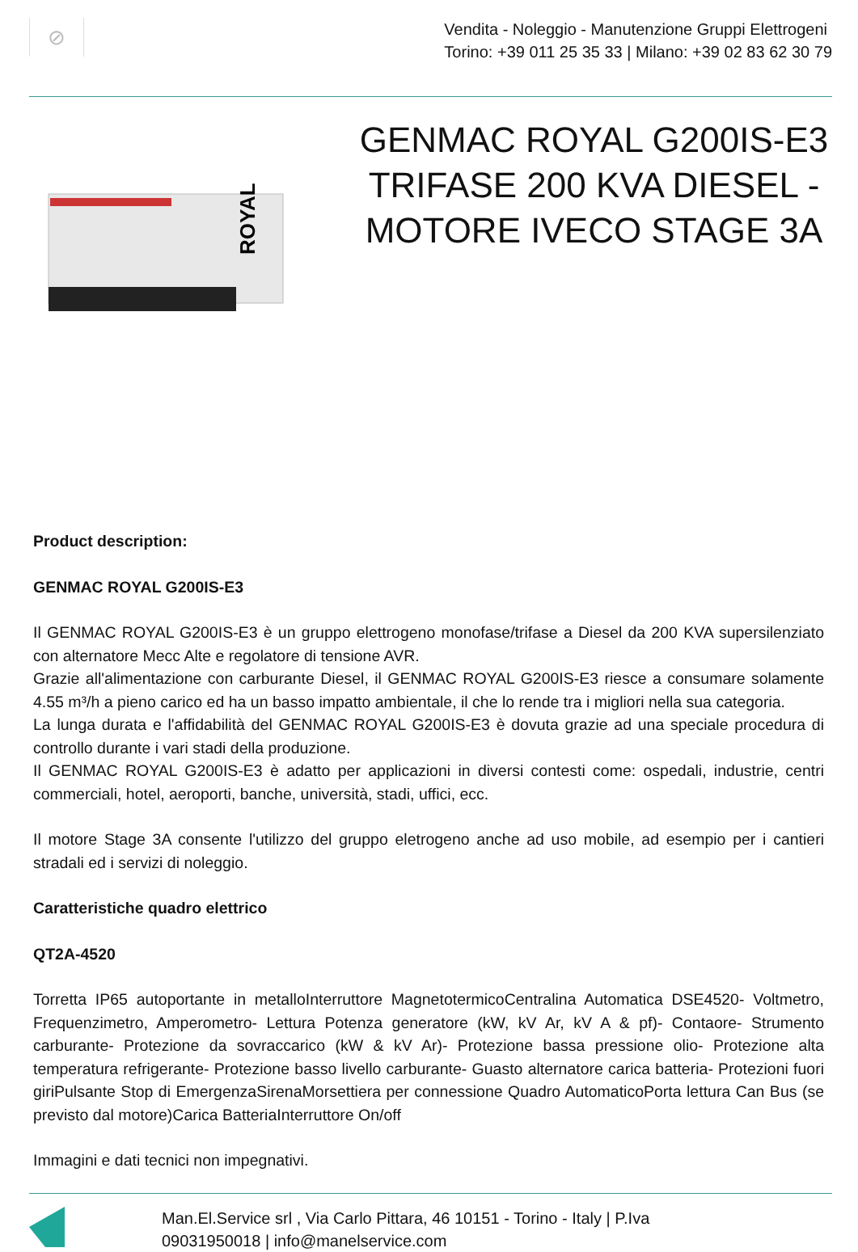⊘
Vendita - Noleggio - Manutenzione Gruppi Elettrogeni
Torino: +39 011 25 35 33 | Milano: +39 02 83 62 30 79
ROYAL
GENMAC ROYAL G200IS-E3 TRIFASE 200 KVA DIESEL - MOTORE IVECO STAGE 3A
Product description:
GENMAC ROYAL G200IS-E3
Il GENMAC ROYAL G200IS-E3 è un gruppo elettrogeno monofase/trifase a Diesel da 200 KVA supersilenziato con alternatore Mecc Alte e regolatore di tensione AVR.
Grazie all'alimentazione con carburante Diesel, il GENMAC ROYAL G200IS-E3 riesce a consumare solamente 4.55 m³/h a pieno carico ed ha un basso impatto ambientale, il che lo rende tra i migliori nella sua categoria.
La lunga durata e l'affidabilità del GENMAC ROYAL G200IS-E3 è dovuta grazie ad una speciale procedura di controllo durante i vari stadi della produzione.
Il GENMAC ROYAL G200IS-E3 è adatto per applicazioni in diversi contesti come: ospedali, industrie, centri commerciali, hotel, aeroporti, banche, università, stadi, uffici, ecc.
Il motore Stage 3A consente l'utilizzo del gruppo eletrogeno anche ad uso mobile, ad esempio per i cantieri stradali ed i servizi di noleggio.
Caratteristiche quadro elettrico
QT2A-4520
Torretta IP65 autoportante in metalloInterruttore MagnetotermicoCentralina Automatica DSE4520- Voltmetro, Frequenzimetro, Amperometro- Lettura Potenza generatore (kW, kV Ar, kV A & pf)- Contaore- Strumento carburante- Protezione da sovraccarico (kW & kV Ar)- Protezione bassa pressione olio- Protezione alta temperatura refrigerante- Protezione basso livello carburante- Guasto alternatore carica batteria- Protezioni fuori giriPulsante Stop di EmergenzaSirenaMorsettiera per connessione Quadro AutomaticoPorta lettura Can Bus (se previsto dal motore)Carica BatteriaInterruttore On/off
Immagini e dati tecnici non impegnativi.
Man.El.Service srl , Via Carlo Pittara, 46 10151 - Torino - Italy | P.Iva
09031950018 | info@manelservice.com